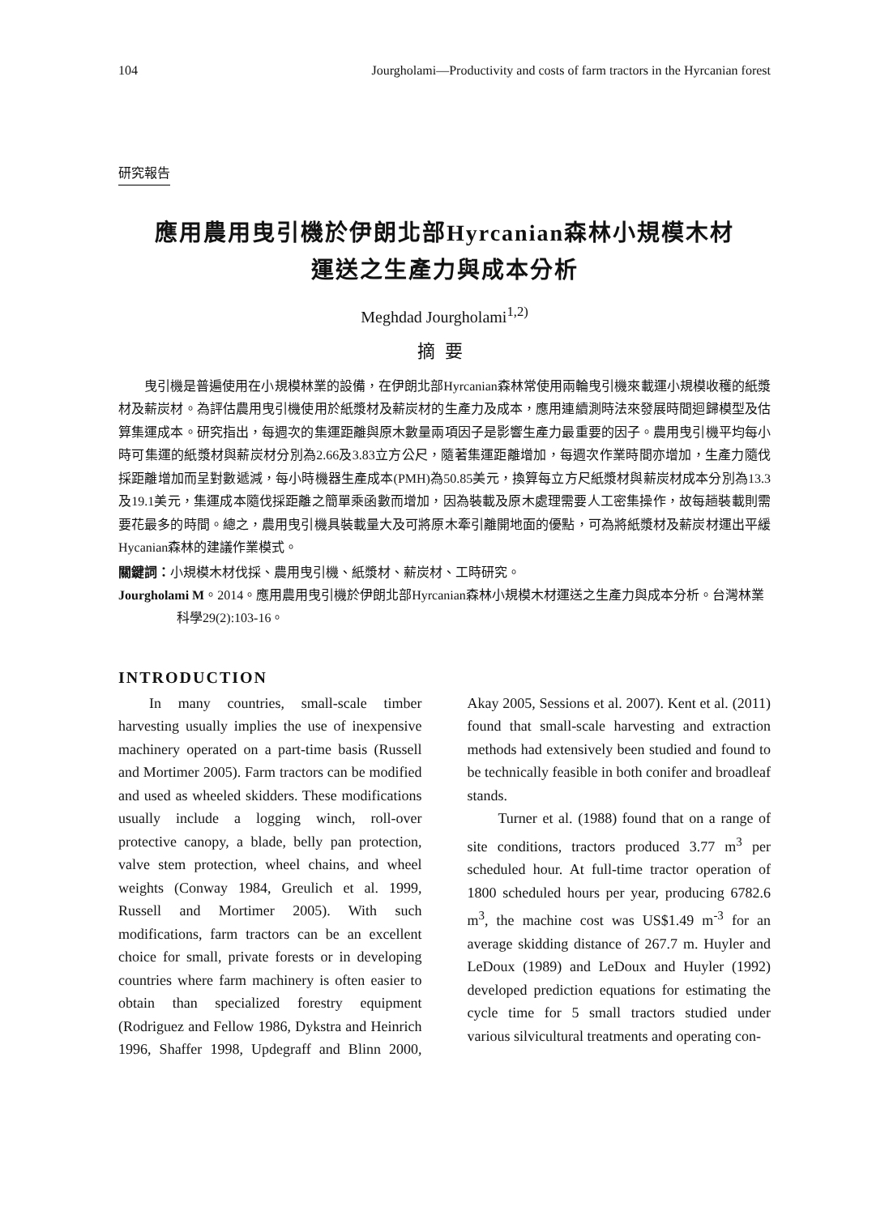104 Jourgholami—Productivity and costs of farm tractors in the Hyrcanian forest
研究報告
應用農用曳引機於伊朗北部Hyrcanian森林小規模木材
運送之生產力與成本分析
Meghdad Jourgholami<sup>1,2)</sup>
摘要
曳引機是普遍使用在小規模林業的設備，在伊朗北部Hyrcanian森林常使用兩輪曳引機來載運小規模收穫的紙漿材及薪炭材。為評估農用曳引機使用於紙漿材及薪炭材的生產力及成本，應用連續測時法來發展時間迴歸模型及估算集運成本。研究指出，每週次的集運距離與原木數量兩項因子是影響生產力最重要的因子。農用曳引機平均每小時可集運的紙漿材與薪炭材分別為2.66及3.83立方公尺，隨著集運距離增加，每週次作業時間亦增加，生產力隨伐採距離增加而呈對數遞減，每小時機器生產成本(PMH)為50.85美元，換算每立方尺紙漿材與薪炭材成本分別為13.3及19.1美元，集運成本隨伐採距離之簡單乘函數而增加，因為裝載及原木處理需要人工密集操作，故每趟裝載則需要花最多的時間。總之，農用曳引機具裝載量大及可將原木牽引離開地面的優點，可為將紙漿材及薪炭材運出平緩Hycanian森林的建議作業模式。
關鍵詞：小規模木材伐採、農用曳引機、紙漿材、薪炭材、工時研究。
Jourgholami M。2014。應用農用曳引機於伊朗北部Hyrcanian森林小規模木材運送之生產力與成本分析。台灣林業科學29(2):103-16。
INTRODUCTION
In many countries, small-scale timber harvesting usually implies the use of inexpensive machinery operated on a part-time basis (Russell and Mortimer 2005). Farm tractors can be modified and used as wheeled skidders. These modifications usually include a logging winch, roll-over protective canopy, a blade, belly pan protection, valve stem protection, wheel chains, and wheel weights (Conway 1984, Greulich et al. 1999, Russell and Mortimer 2005). With such modifications, farm tractors can be an excellent choice for small, private forests or in developing countries where farm machinery is often easier to obtain than specialized forestry equipment (Rodriguez and Fellow 1986, Dykstra and Heinrich 1996, Shaffer 1998, Updegraff and Blinn 2000, Akay 2005, Sessions et al. 2007). Kent et al. (2011) found that small-scale harvesting and extraction methods had extensively been studied and found to be technically feasible in both conifer and broadleaf stands.
Turner et al. (1988) found that on a range of site conditions, tractors produced 3.77 m<sup>3</sup> per scheduled hour. At full-time tractor operation of 1800 scheduled hours per year, producing 6782.6 m<sup>3</sup>, the machine cost was US$1.49 m<sup>-3</sup> for an average skidding distance of 267.7 m. Huyler and LeDoux (1989) and LeDoux and Huyler (1992) developed prediction equations for estimating the cycle time for 5 small tractors studied under various silvicultural treatments and operating con-